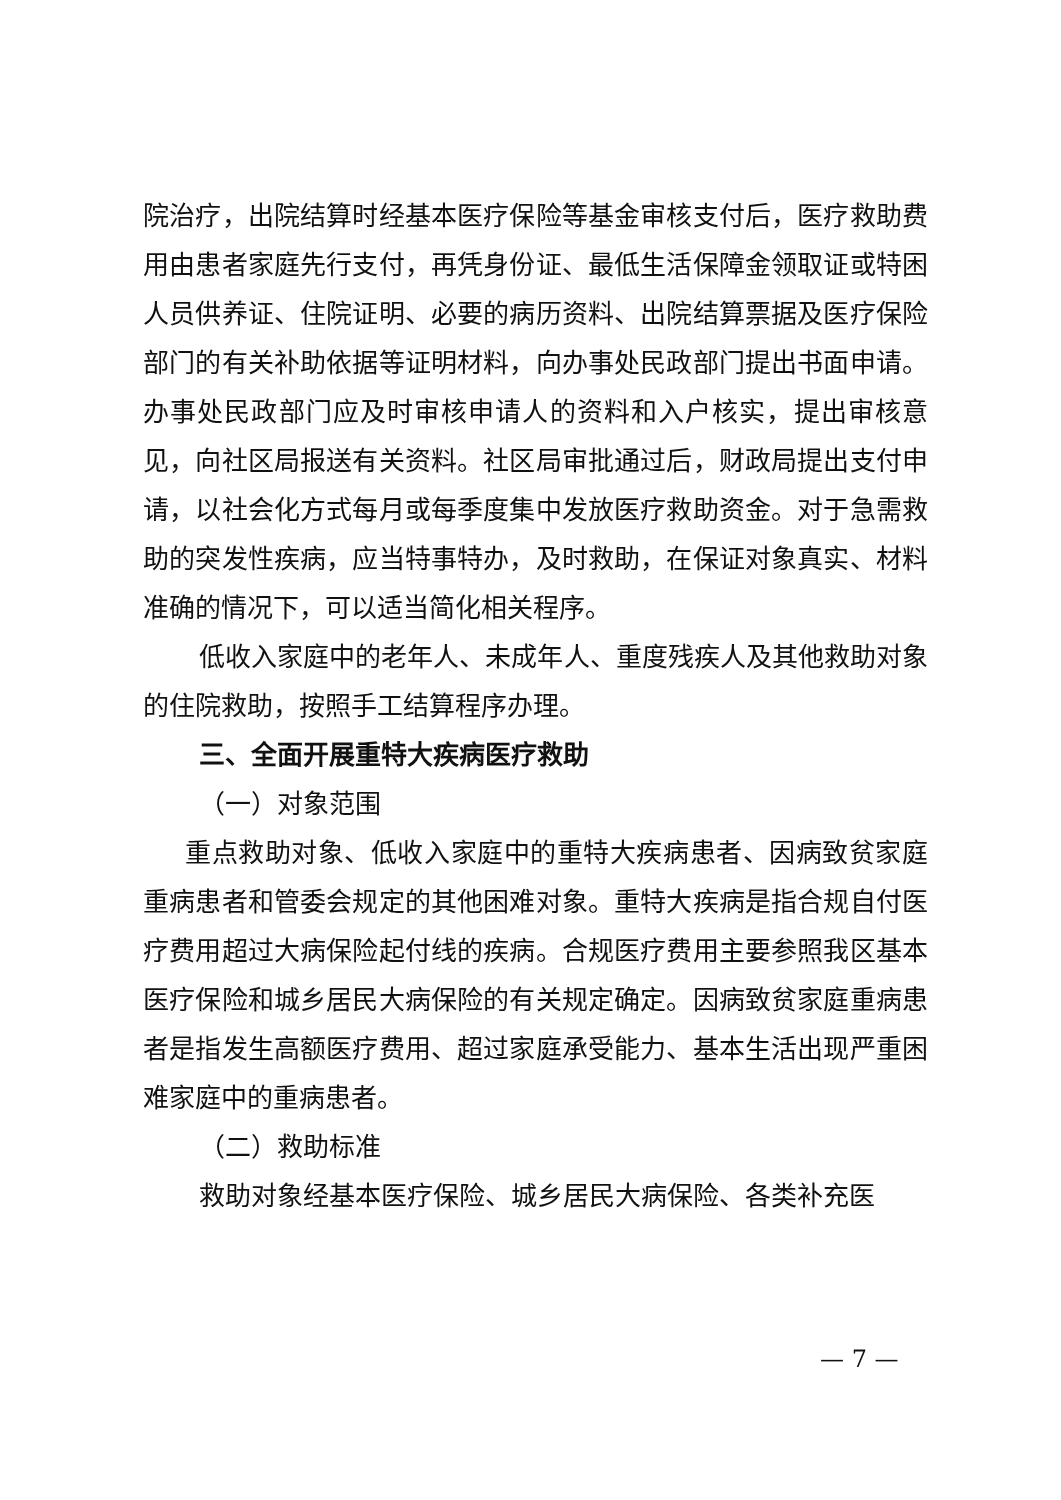院治疗，出院结算时经基本医疗保险等基金审核支付后，医疗救助费用由患者家庭先行支付，再凭身份证、最低生活保障金领取证或特困人员供养证、住院证明、必要的病历资料、出院结算票据及医疗保险部门的有关补助依据等证明材料，向办事处民政部门提出书面申请。办事处民政部门应及时审核申请人的资料和入户核实，提出审核意见，向社区局报送有关资料。社区局审批通过后，财政局提出支付申请，以社会化方式每月或每季度集中发放医疗救助资金。对于急需救助的突发性疾病，应当特事特办，及时救助，在保证对象真实、材料准确的情况下，可以适当简化相关程序。
低收入家庭中的老年人、未成年人、重度残疾人及其他救助对象的住院救助，按照手工结算程序办理。
三、全面开展重特大疾病医疗救助
（一）对象范围
重点救助对象、低收入家庭中的重特大疾病患者、因病致贫家庭重病患者和管委会规定的其他困难对象。重特大疾病是指合规自付医疗费用超过大病保险起付线的疾病。合规医疗费用主要参照我区基本医疗保险和城乡居民大病保险的有关规定确定。因病致贫家庭重病患者是指发生高额医疗费用、超过家庭承受能力、基本生活出现严重困难家庭中的重病患者。
（二）救助标准
救助对象经基本医疗保险、城乡居民大病保险、各类补充医
— 7 —